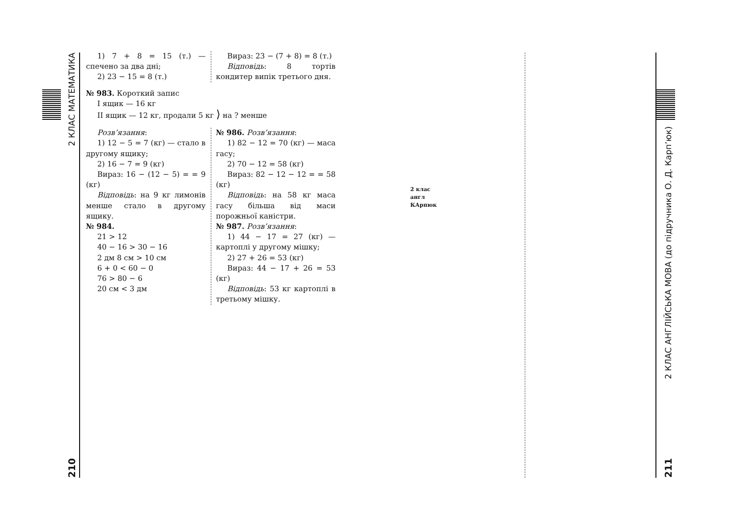2 КЛАС МАТЕМАТИКА
210
1) 7 + 8 = 15 (т.) — спечено за два дні;
2) 23 − 15 = 8 (т.)
Вираз: 23 − (7 + 8) = 8 (т.)
Відповідь: 8 тортів кондитер випік третього дня.
№ 983. Короткий запис
І ящик — 16 кг
ІІ ящик — 12 кг, продали 5 кг ⟩ на ? менше
Розв’язання:
1) 12 − 5 = 7 (кг) — стало в другому ящику;
2) 16 − 7 = 9 (кг)
Вираз: 16 − (12 − 5) = = 9 (кг)
Відповідь: на 9 кг лимонів менше стало в другому ящику.
№ 984.
21 > 12
40 − 16 > 30 − 16
2 дм 8 см > 10 см
6 + 0 < 60 − 0
76 > 80 − 6
20 см < 3 дм
№ 986. Розв’язання:
1) 82 − 12 = 70 (кг) — маса гасу;
2) 70 − 12 = 58 (кг)
Вираз: 82 − 12 − 12 = = 58 (кг)
Відповідь: на 58 кг маса гасу більша від маси порожньої каністри.
№ 987. Розв’язання:
1) 44 − 17 = 27 (кг) — картоплі у другому мішку;
2) 27 + 26 = 53 (кг)
Вираз: 44 − 17 + 26 = 53 (кг)
Відповідь: 53 кг картоплі в третьому мішку.
2 клас
англ
КАрпюк
2 КЛАС АНГЛІЙСЬКА МОВА (до підручника О. Д. Карп’юк)
211